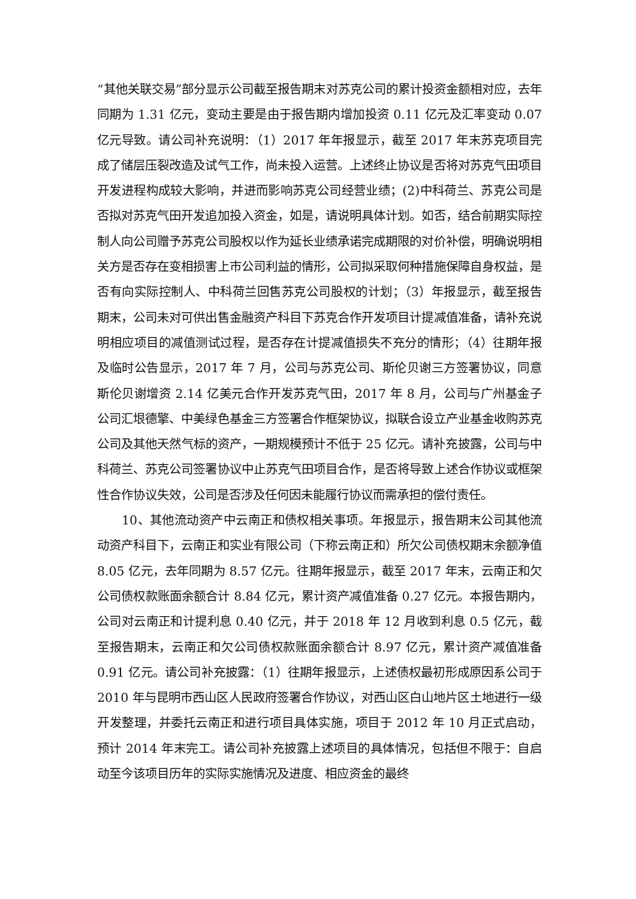“其他关联交易”部分显示公司截至报告期末对苏克公司的累计投资金额相对应，去年同期为 1.31 亿元，变动主要是由于报告期内增加投资 0.11 亿元及汇率变动 0.07 亿元导致。请公司补充说明：（1）2017 年年报显示，截至 2017 年末苏克项目完成了储层压裂改造及试气工作，尚未投入运营。上述终止协议是否将对苏克气田项目开发进程构成较大影响，并进而影响苏克公司经营业绩；(2)中科荷兰、苏克公司是否拟对苏克气田开发追加投入资金，如是，请说明具体计划。如否，结合前期实际控制人向公司赠予苏克公司股权以作为延长业绩承诺完成期限的对价补偿，明确说明相关方是否存在变相损害上市公司利益的情形，公司拟采取何种措施保障自身权益，是否有向实际控制人、中科荷兰回售苏克公司股权的计划；（3）年报显示，截至报告期末，公司未对可供出售金融资产科目下苏克合作开发项目计提减值准备，请补充说明相应项目的减值测试过程，是否存在计提减值损失不充分的情形；（4）往期年报及临时公告显示，2017 年 7 月，公司与苏克公司、斯伦贝谢三方签署协议，同意斯伦贝谢增资 2.14 亿美元合作开发苏克气田，2017 年 8 月，公司与广州基金子公司汇垠德擎、中美绿色基金三方签署合作框架协议，拟联合设立产业基金收购苏克公司及其他天然气标的资产，一期规模预计不低于 25 亿元。请补充披露，公司与中科荷兰、苏克公司签署协议中止苏克气田项目合作，是否将导致上述合作协议或框架性合作协议失效，公司是否涉及任何因未能履行协议而需承担的偿付责任。
10、其他流动资产中云南正和债权相关事项。年报显示，报告期末公司其他流动资产科目下，云南正和实业有限公司（下称云南正和）所欠公司债权期末余额净值 8.05 亿元，去年同期为 8.57 亿元。往期年报显示，截至 2017 年末，云南正和欠公司债权款账面余额合计 8.84 亿元，累计资产减值准备 0.27 亿元。本报告期内，公司对云南正和计提利息 0.40 亿元，并于 2018 年 12 月收到利息 0.5 亿元，截至报告期末，云南正和欠公司债权款账面余额合计 8.97 亿元，累计资产减值准备 0.91 亿元。请公司补充披露：（1）往期年报显示，上述债权最初形成原因系公司于 2010 年与昆明市西山区人民政府签署合作协议，对西山区白山地片区土地进行一级开发整理，并委托云南正和进行项目具体实施，项目于 2012 年 10 月正式启动，预计 2014 年末完工。请公司补充披露上述项目的具体情况，包括但不限于：自启动至今该项目历年的实际实施情况及进度、相应资金的最终